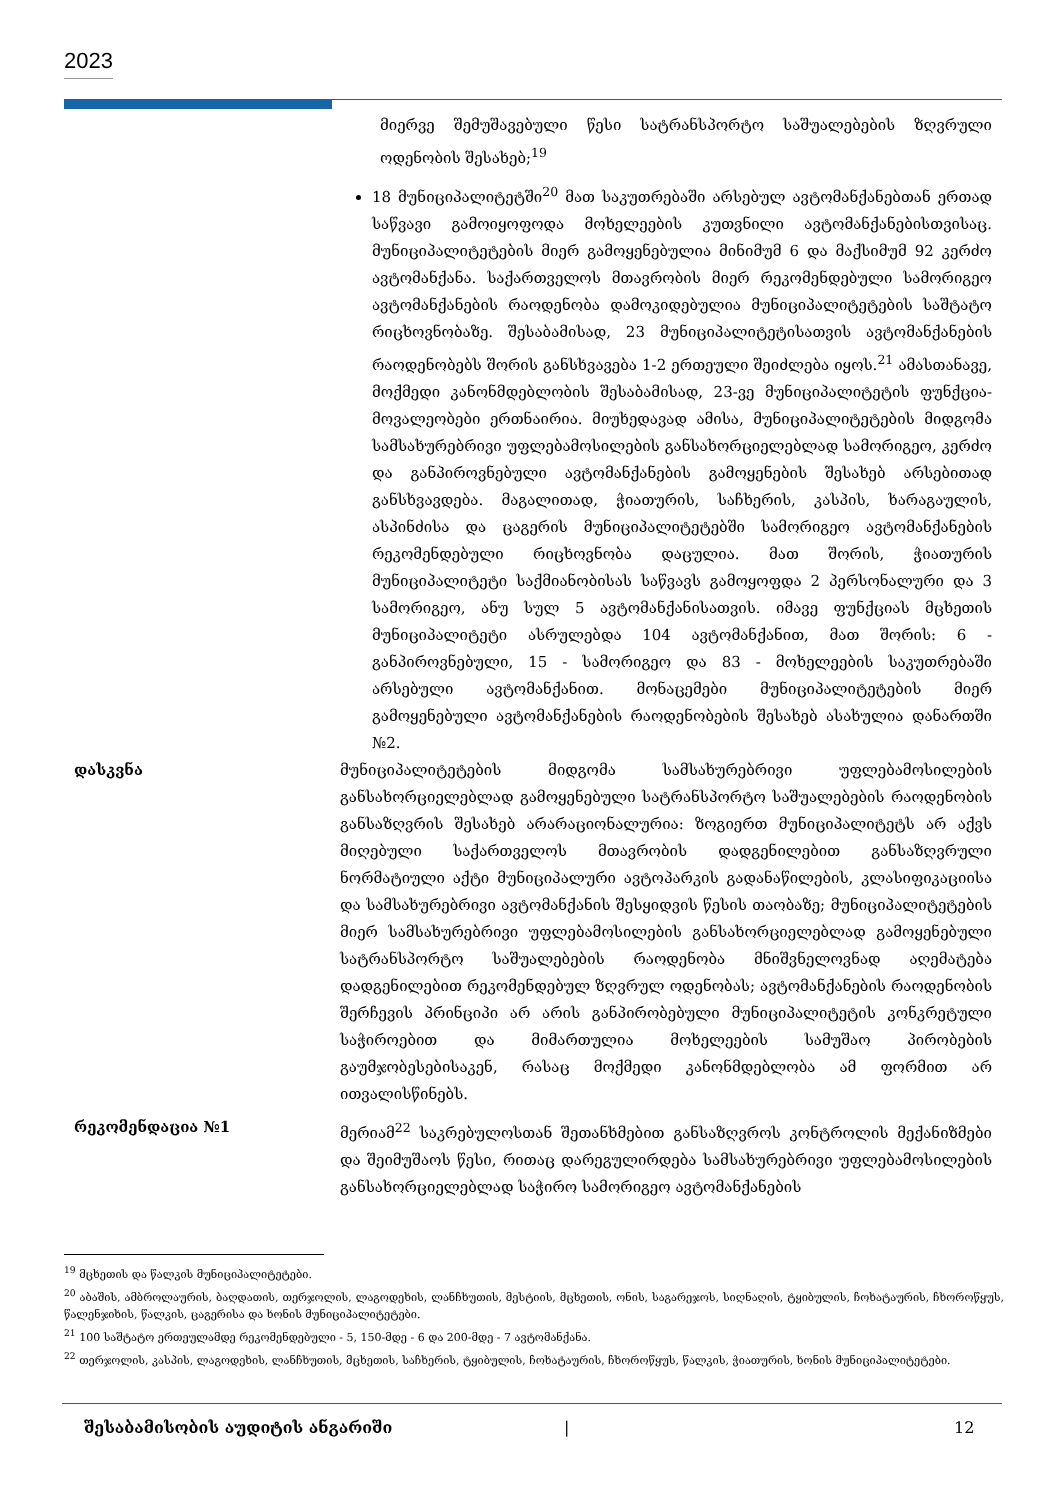2023
მიერვე შემუშავებული წესი სატრანსპორტო საშუალებების ზღვრული ოდენობის შესახებ;<sup>19</sup>
18 მუნიციპალიტეტში<sup>20</sup> მათ საკუთრებაში არსებულ ავტომანქანებთან ერთად საწვავი გამოიყოფოდა მოხელეების კუთვნილი ავტომანქანებისთვისაც. მუნიციპალიტეტების მიერ გამოყენებულია მინიმუმ 6 და მაქსიმუმ 92 კერძო ავტომანქანა. საქართველოს მთავრობის მიერ რეკომენდებული სამორიგეო ავტომანქანების რაოდენობა დამოკიდებულია მუნიციპალიტეტების საშტატო რიცხოვნობაზე. შესაბამისად, 23 მუნიციპალიტეტისათვის ავტომანქანების რაოდენობებს შორის განსხვავება 1-2 ერთეული შეიძლება იყოს.<sup>21</sup> ამასთანავე, მოქმედი კანონმდებლობის შესაბამისად, 23-ვე მუნიციპალიტეტის ფუნქცია-მოვალეობები ერთნაირია. მიუხედავად ამისა, მუნიციპალიტეტების მიდგომა სამსახურებრივი უფლებამოსილების განსახორციელებლად სამორიგეო, კერძო და განპიროვნებული ავტომანქანების გამოყენების შესახებ არსებითად განსხვავდება. მაგალითად, ჭიათურის, საჩხერის, კასპის, ხარაგაულის, ასპინძისა და ცაგერის მუნიციპალიტეტებში სამორიგეო ავტომანქანების რეკომენდებული რიცხოვნობა დაცულია. მათ შორის, ჭიათურის მუნიციპალიტეტი საქმიანობისას საწვავს გამოყოფდა 2 პერსონალური და 3 სამორიგეო, ანუ სულ 5 ავტომანქანისათვის. იმავე ფუნქციას მცხეთის მუნიციპალიტეტი ასრულებდა 104 ავტომანქანით, მათ შორის: 6 - განპიროვნებული, 15 - სამორიგეო და 83 - მოხელეების საკუთრებაში არსებული ავტომანქანით. მონაცემები მუნიციპალიტეტების მიერ გამოყენებული ავტომანქანების რაოდენობების შესახებ ასახულია დანართში №2.
დასკვნა მუნიციპალიტეტების მიდგომა სამსახურებრივი უფლებამოსილების განსახორციელებლად გამოყენებული სატრანსპორტო საშუალებების რაოდენობის განსაზღვრის შესახებ არარაციონალურია: ზოგიერთ მუნიციპალიტეტს არ აქვს მიღებული საქართველოს მთავრობის დადგენილებით განსაზღვრული ნორმატიული აქტი მუნიციპალური ავტოპარკის გადანაწილების, კლასიფიკაციისა და სამსახურებრივი ავტომანქანის შესყიდვის წესის თაობაზე; მუნიციპალიტეტების მიერ სამსახურებრივი უფლებამოსილების განსახორციელებლად გამოყენებული სატრანსპორტო საშუალებების რაოდენობა მნიშვნელოვნად აღემატება დადგენილებით რეკომენდებულ ზღვრულ ოდენობას; ავტომანქანების რაოდენობის შერჩევის პრინციპი არ არის განპირობებული მუნიციპალიტეტის კონკრეტული საჭიროებით და მიმართულია მოხელეების სამუშაო პირობების გაუმჯობესებისაკენ, რასაც მოქმედი კანონმდებლობა ამ ფორმით არ ითვალისწინებს.
რეკომენდაცია №1 მერიამ<sup>22</sup> საკრებულოსთან შეთანხმებით განსაზღვროს კონტროლის მექანიზმები და შეიმუშაოს წესი, რითაც დარეგულირდება სამსახურებრივი უფლებამოსილების განსახორციელებლად საჭირო სამორიგეო ავტომანქანების
<sup>19</sup> მცხეთის და წალკის მუნიციპალიტეტები.
<sup>20</sup> აბაშის, ამბროლაურის, ბაღდათის, თერჯოლის, ლაგოდეხის, ლანჩხუთის, მესტიის, მცხეთის, ონის, საგარეჯოს, სიღნაღის, ტყიბულის, ჩოხატაურის, ჩხოროწყუს, წალენჯიხის, წალკის, ცაგერისა და ხონის მუნიციპალიტეტები.
<sup>21</sup> 100 საშტატო ერთეულამდე რეკომენდებული - 5, 150-მდე - 6 და 200-მდე - 7 ავტომანქანა.
<sup>22</sup> თერჯოლის, კასპის, ლაგოდეხის, ლანჩხუთის, მცხეთის, საჩხერის, ტყიბულის, ჩოხატაურის, ჩხოროწყუს, წალკის, ჭიათურის, ხონის მუნიციპალიტეტები.
შესაბამისობის აუდიტის ანგარიში | 12